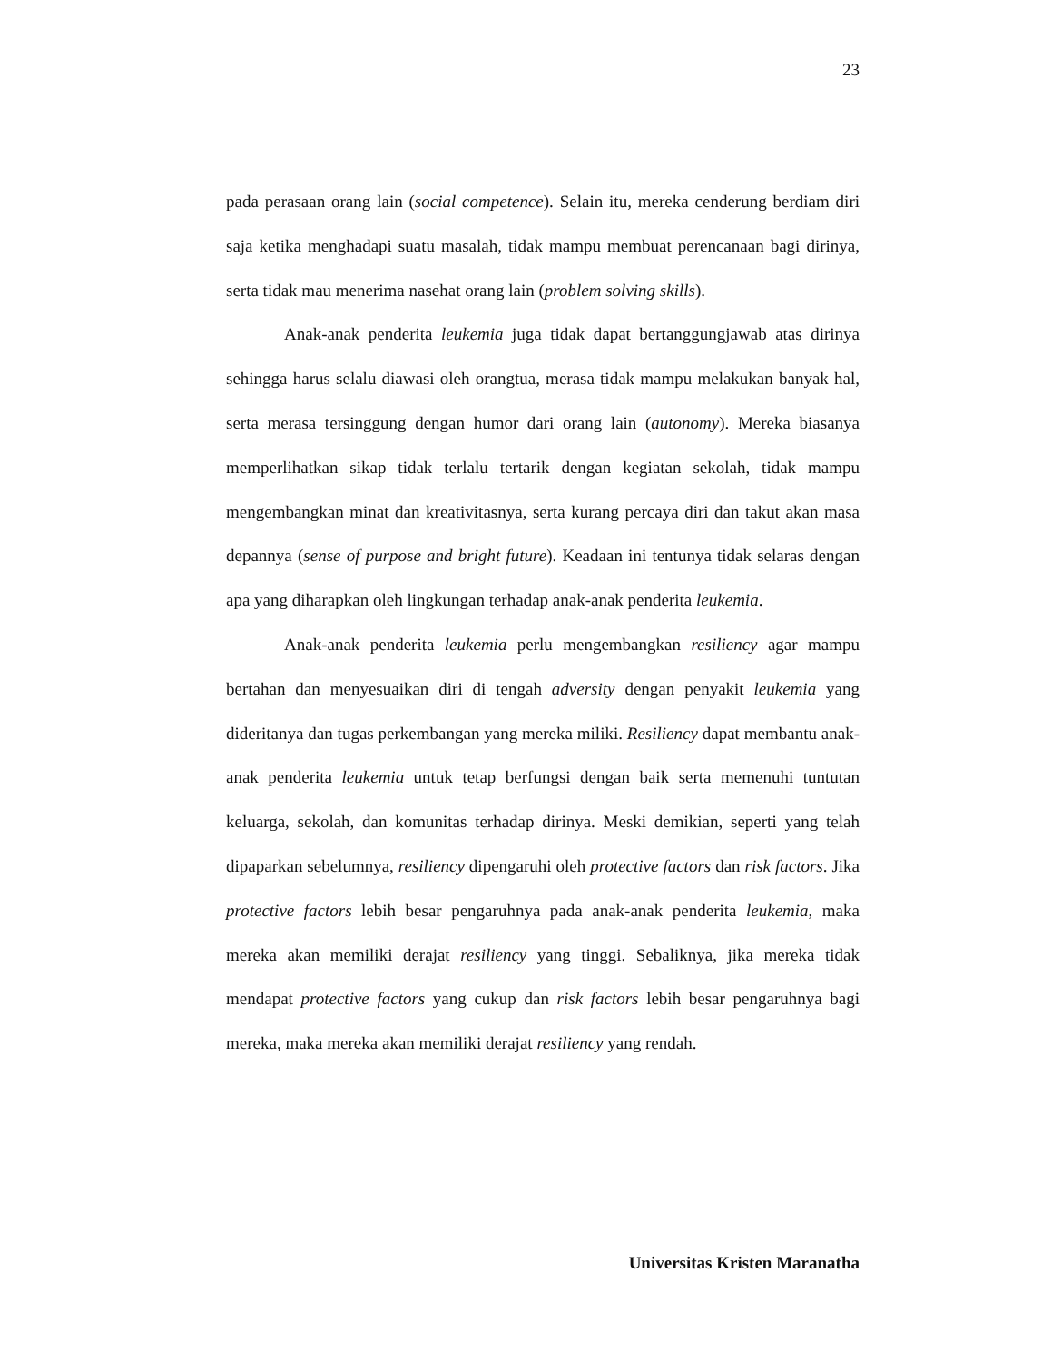23
pada perasaan orang lain (social competence). Selain itu, mereka cenderung berdiam diri saja ketika menghadapi suatu masalah, tidak mampu membuat perencanaan bagi dirinya, serta tidak mau menerima nasehat orang lain (problem solving skills).
Anak-anak penderita leukemia juga tidak dapat bertanggungjawab atas dirinya sehingga harus selalu diawasi oleh orangtua, merasa tidak mampu melakukan banyak hal, serta merasa tersinggung dengan humor dari orang lain (autonomy). Mereka biasanya memperlihatkan sikap tidak terlalu tertarik dengan kegiatan sekolah, tidak mampu mengembangkan minat dan kreativitasnya, serta kurang percaya diri dan takut akan masa depannya (sense of purpose and bright future). Keadaan ini tentunya tidak selaras dengan apa yang diharapkan oleh lingkungan terhadap anak-anak penderita leukemia.
Anak-anak penderita leukemia perlu mengembangkan resiliency agar mampu bertahan dan menyesuaikan diri di tengah adversity dengan penyakit leukemia yang dideritanya dan tugas perkembangan yang mereka miliki. Resiliency dapat membantu anak-anak penderita leukemia untuk tetap berfungsi dengan baik serta memenuhi tuntutan keluarga, sekolah, dan komunitas terhadap dirinya. Meski demikian, seperti yang telah dipaparkan sebelumnya, resiliency dipengaruhi oleh protective factors dan risk factors. Jika protective factors lebih besar pengaruhnya pada anak-anak penderita leukemia, maka mereka akan memiliki derajat resiliency yang tinggi. Sebaliknya, jika mereka tidak mendapat protective factors yang cukup dan risk factors lebih besar pengaruhnya bagi mereka, maka mereka akan memiliki derajat resiliency yang rendah.
Universitas Kristen Maranatha